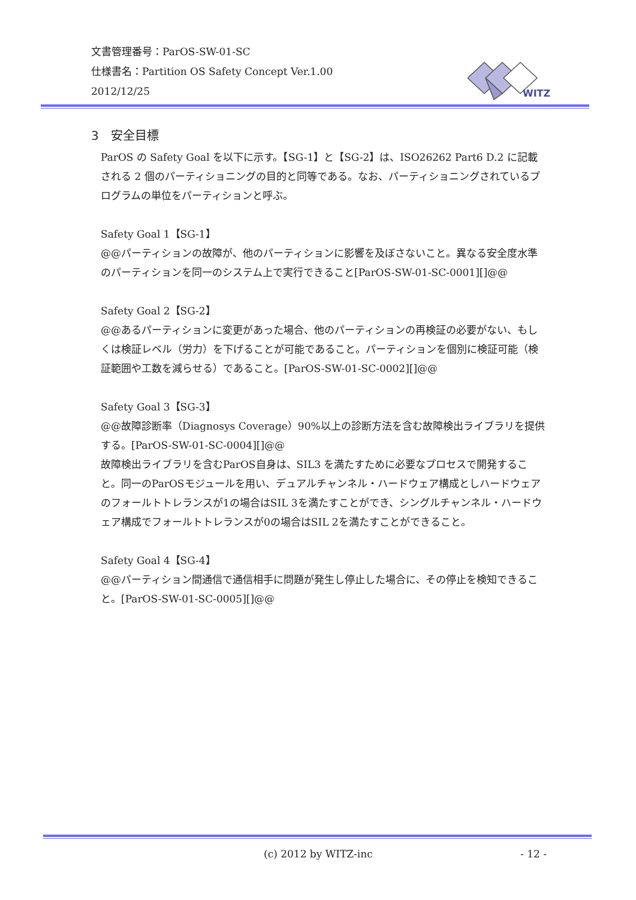文書管理番号：ParOS-SW-01-SC
仕様書名：Partition OS Safety Concept Ver.1.00
2012/12/25
WITZ
3　安全目標
ParOS の Safety Goal を以下に示す。【SG-1】と【SG-2】は、ISO26262 Part6 D.2 に記載される 2 個のパーティショニングの目的と同等である。なお、パーティショニングされているプログラムの単位をパーティションと呼ぶ。
Safety Goal 1【SG-1】
@@パーティションの故障が、他のパーティションに影響を及ぼさないこと。異なる安全度水準のパーティションを同一のシステム上で実行できること[ParOS-SW-01-SC-0001][]@@
Safety Goal 2【SG-2】
@@あるパーティションに変更があった場合、他のパーティションの再検証の必要がない、もしくは検証レベル（労力）を下げることが可能であること。パーティションを個別に検証可能（検証範囲や工数を減らせる）であること。[ParOS-SW-01-SC-0002][]@@
Safety Goal 3【SG-3】
@@故障診断率（Diagnosys Coverage）90%以上の診断方法を含む故障検出ライブラリを提供する。[ParOS-SW-01-SC-0004][]@@
故障検出ライブラリを含むParOS自身は、SIL3 を満たすために必要なプロセスで開発すること。同一のParOSモジュールを用い、デュアルチャンネル・ハードウェア構成としハードウェアのフォールトトレランスが1の場合はSIL 3を満たすことができ、シングルチャンネル・ハードウェア構成でフォールトトレランスが0の場合はSIL 2を満たすことができること。
Safety Goal 4【SG-4】
@@パーティション間通信で通信相手に問題が発生し停止した場合に、その停止を検知できること。[ParOS-SW-01-SC-0005][]@@
(c) 2012 by WITZ-inc - 12 -